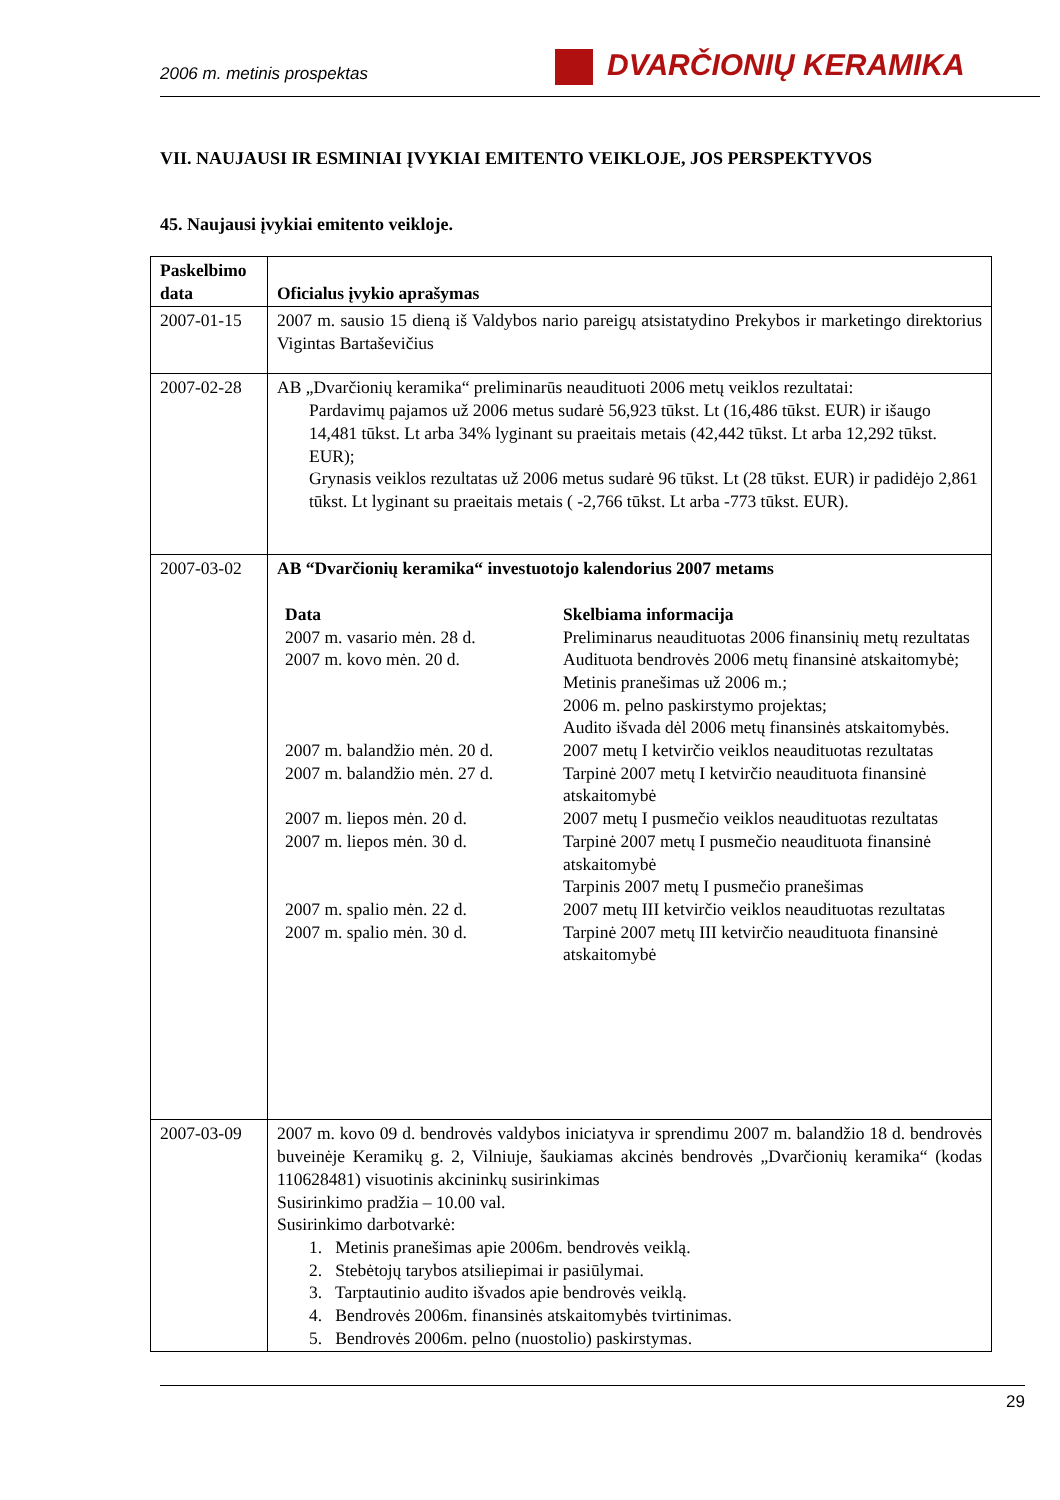2006 m. metinis prospektas DVARČIONIŲ KERAMIKA
VII. NAUJAUSI IR ESMINIAI ĮVYKIAI EMITENTO VEIKLOJE, JOS PERSPEKTYVOS
45. Naujausi įvykiai emitento veikloje.
| Paskelbimo data | Oficialus įvykio aprašymas |
| --- | --- |
| 2007-01-15 | 2007 m. sausio 15 dieną iš Valdybos nario pareigų atsistatydino Prekybos ir marketingo direktorius Vigintas Bartaševičius |
| 2007-02-28 | AB „Dvarčionių keramika“ preliminarūs neaudituoti 2006 metų veiklos rezultatai: Pardavimų pajamos už 2006 metus sudarė 56,923 tūkst. Lt (16,486 tūkst. EUR) ir išaugo 14,481 tūkst. Lt arba 34% lyginant su praeitais metais (42,442 tūkst. Lt arba 12,292 tūkst. EUR); Grynasis veiklos rezultatas už 2006 metus sudarė 96 tūkst. Lt (28 tūkst. EUR) ir padidėjo 2,861 tūkst. Lt lyginant su praeitais metais ( -2,766 tūkst. Lt arba -773 tūkst. EUR). |
| 2007-03-02 | AB “Dvarčionių keramika“ investuotojo kalendorius 2007 metams / Data / Skelbiama informacija / / 2007 m. vasario mėn. 28 d. / Preliminarus neaudituotas 2006 finansinių metų rezultatas / / 2007 m. kovo mėn. 20 d. / Audituota bendrovės 2006 metų finansinė atskaitomybė; Metinis pranešimas už 2006 m.; 2006 m. pelno paskirstymo projektas; Audito išvada dėl 2006 metų finansinės atskaitomybės. / / 2007 m. balandžio mėn. 20 d. / 2007 metų I ketvirčio veiklos neaudituotas rezultatas / / 2007 m. balandžio mėn. 27 d. / Tarpinė 2007 metų I ketvirčio neaudituota finansinė atskaitomybė / / 2007 m. liepos mėn. 20 d. / 2007 metų I pusmečio veiklos neaudituotas rezultatas / / 2007 m. liepos mėn. 30 d. / Tarpinė 2007 metų I pusmečio neaudituota finansinė atskaitomybė Tarpinis 2007 metų I pusmečio pranešimas / / 2007 m. spalio mėn. 22 d. / 2007 metų III ketvirčio veiklos neaudituotas rezultatas / / 2007 m. spalio mėn. 30 d. / Tarpinė 2007 metų III ketvirčio neaudituota finansinė atskaitomybė / |
| 2007-03-09 | 2007 m. kovo 09 d. bendrovės valdybos iniciatyva ir sprendimu 2007 m. balandžio 18 d. bendrovės buveinėje Keramikų g. 2, Vilniuje, šaukiamas akcinės bendrovės „Dvarčionių keramika“ (kodas 110628481) visuotinis akcininkų susirinkimas Susirinkimo pradžia – 10.00 val. Susirinkimo darbotvarkė: 1. Metinis pranešimas apie 2006m. bendrovės veiklą. 2. Stebėtojų tarybos atsiliepimai ir pasiūlymai. 3. Tarptautinio audito išvados apie bendrovės veiklą. 4. Bendrovės 2006m. finansinės atskaitomybės tvirtinimas. 5. Bendrovės 2006m. pelno (nuostolio) paskirstymas. |
29